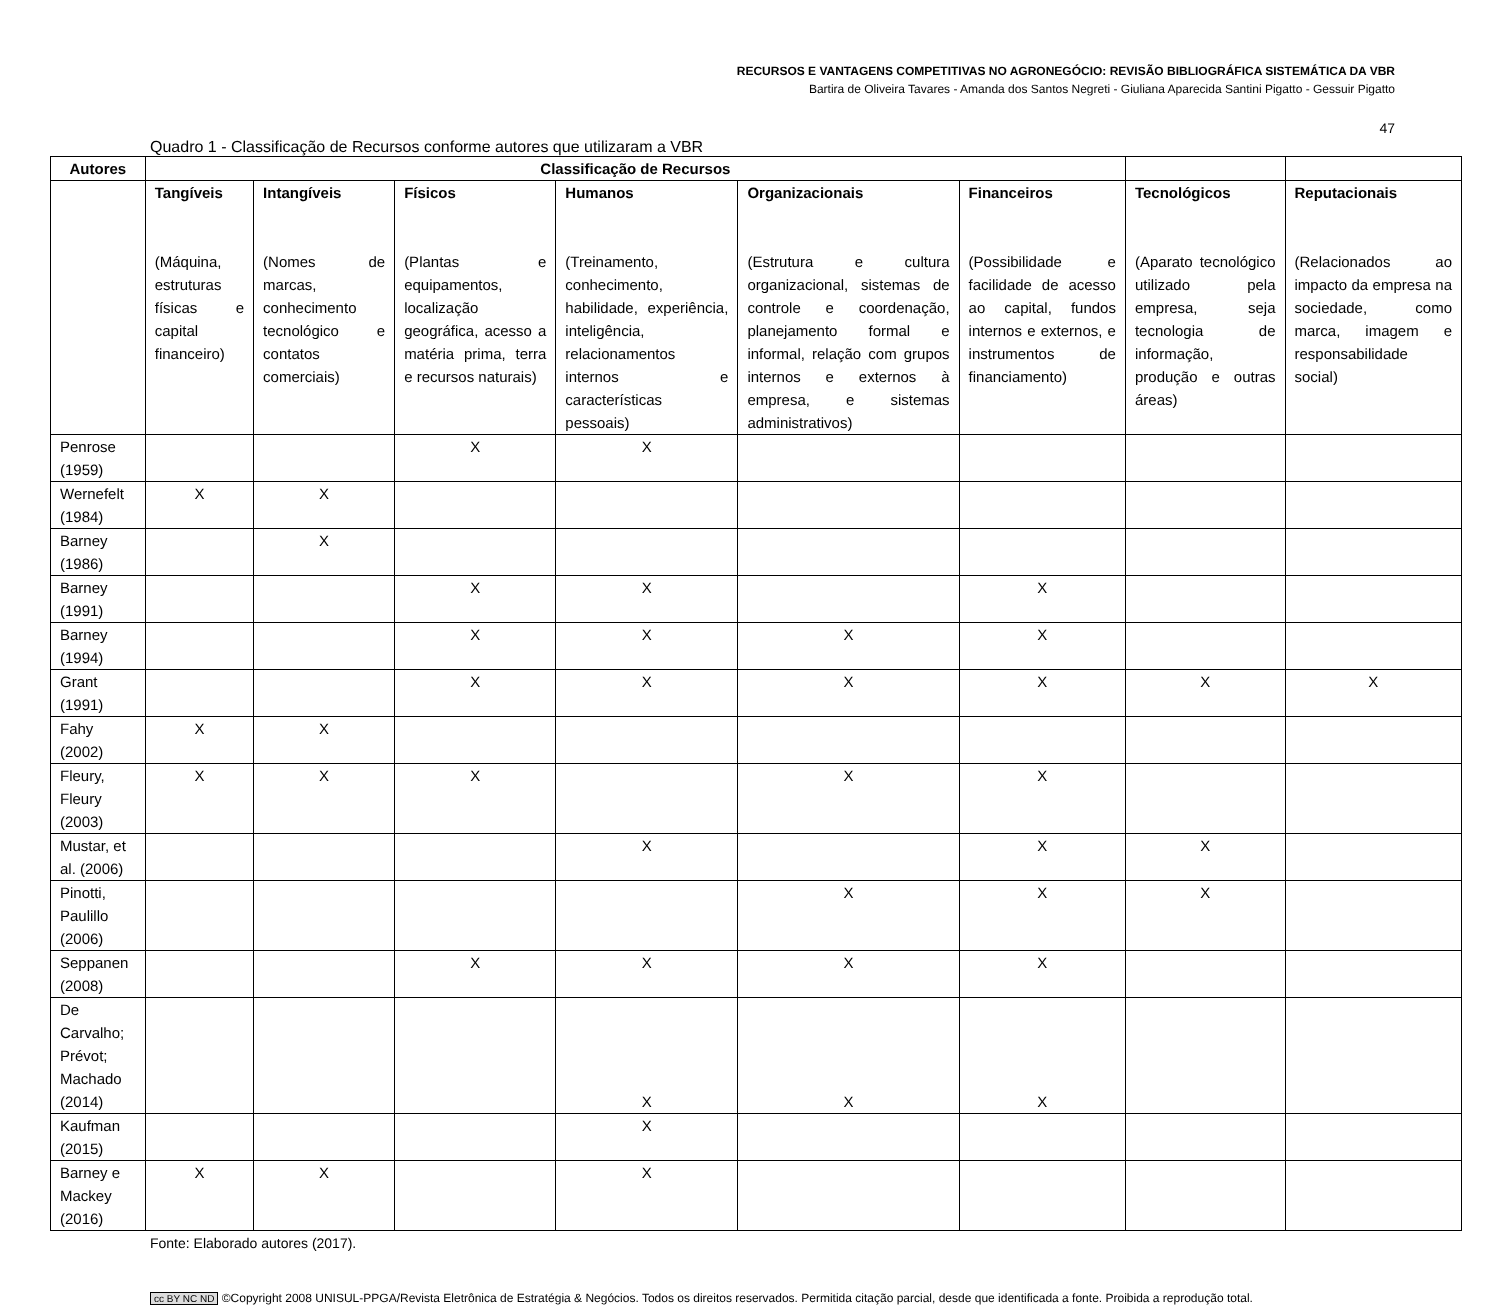RECURSOS E VANTAGENS COMPETITIVAS NO AGRONEGÓCIO: REVISÃO BIBLIOGRÁFICA SISTEMÁTICA DA VBR
Bartira de Oliveira Tavares - Amanda dos Santos Negreti - Giuliana Aparecida Santini Pigatto - Gessuir Pigatto
47
Quadro 1 - Classificação de Recursos conforme autores que utilizaram a VBR
| Autores | Classificação de Recursos | | | | | | | |
| --- | --- | --- | --- | --- | --- | --- | --- | --- |
| | Tangíveis (Máquina, estruturas físicas e capital financeiro) | Intangíveis (Nomes de marcas, conhecimento tecnológico e contatos comerciais) | Físicos (Plantas e equipamentos, localização geográfica, acesso a matéria prima, terra e recursos naturais) | Humanos (Treinamento, conhecimento, habilidade, experiência, inteligência, relacionamentos internos e características pessoais) | Organizacionais (Estrutura e cultura organizacional, sistemas de controle e coordenação, planejamento formal e informal, relação com grupos internos e externos à empresa, e sistemas administrativos) | Financeiros (Possibilidade e facilidade de acesso ao capital, fundos internos e externos, e instrumentos de financiamento) | Tecnológicos (Aparato tecnológico utilizado pela empresa, seja tecnologia de informação, produção e outras áreas) | Reputacionais (Relacionados ao impacto da empresa na sociedade, como marca, imagem e responsabilidade social) |
| Penrose (1959) | | | X | X | | | | |
| Wernefelt (1984) | X | X | | | | | | |
| Barney (1986) | | X | | | | | | |
| Barney (1991) | | | X | X | | X | | |
| Barney (1994) | | | X | X | X | X | | |
| Grant (1991) | | | X | X | X | X | X | X |
| Fahy (2002) | X | X | | | | | | |
| Fleury, Fleury (2003) | X | X | X | | X | X | | |
| Mustar, et al. (2006) | | | | X | | X | X | |
| Pinotti, Paulillo (2006) | | | | | X | X | X | |
| Seppanen (2008) | | | X | X | X | X | | |
| De Carvalho; Prévot; Machado (2014) | | | | X | X | X | | |
| Kaufman (2015) | | | | X | | | | |
| Barney e Mackey (2016) | X | X | | X | | | | |
Fonte: Elaborado autores (2017).
cc BY NC ND ©Copyright 2008 UNISUL-PPGA/Revista Eletrônica de Estratégia & Negócios. Todos os direitos reservados. Permitida citação parcial, desde que identificada a fonte. Proibida a reprodução total.